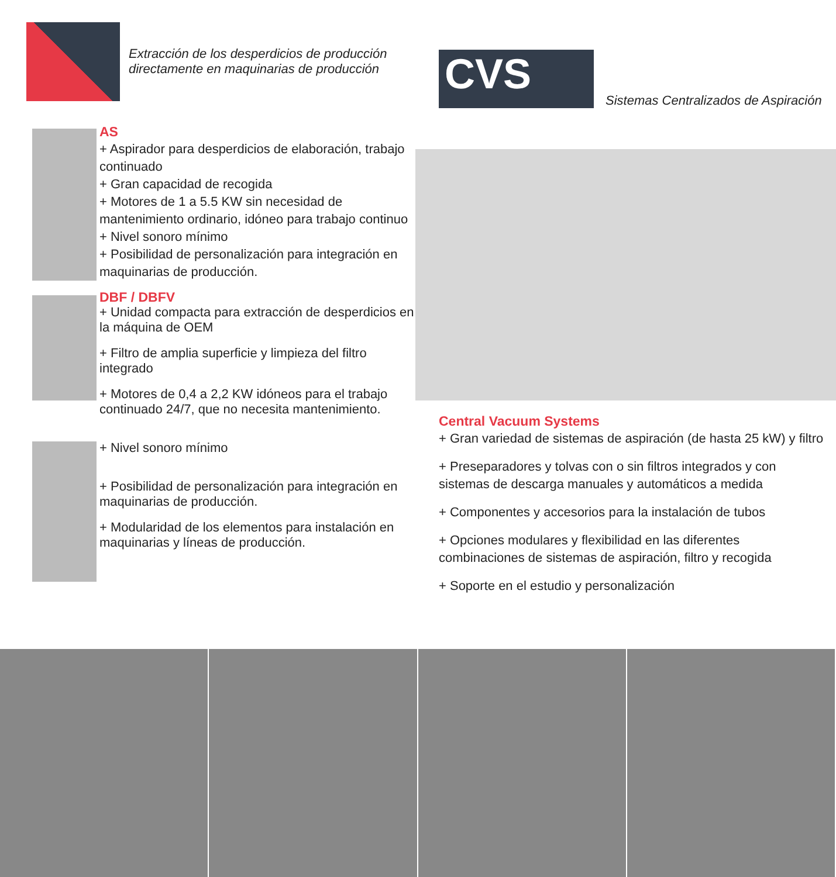Extracción de los desperdicios de producción
directamente en maquinarias de producción
AS
+ Aspirador para desperdicios de elaboración, trabajo continuado
+ Gran capacidad de recogida
+ Motores de 1 a 5.5 KW sin necesidad de mantenimiento ordinario, idóneo para trabajo continuo
+ Nivel sonoro mínimo
+ Posibilidad de personalización para integración en maquinarias de producción.
DBF / DBFV
+ Unidad compacta para extracción de desperdicios en la máquina de OEM
+ Filtro de amplia superficie y limpieza del filtro integrado
+ Motores de 0,4 a 2,2 KW idóneos para el trabajo continuado 24/7, que no necesita mantenimiento.
+ Nivel sonoro mínimo
+ Posibilidad de personalización para integración en maquinarias de producción.
+ Modularidad de los elementos para instalación en maquinarias y líneas de producción.
CVS
Sistemas Centralizados de Aspiración
Central Vacuum Systems
+ Gran variedad de sistemas de aspiración (de hasta 25 kW) y filtro
+ Preseparadores y tolvas con o sin filtros integrados y con sistemas de descarga manuales y automáticos a medida
+ Componentes y accesorios para la instalación de tubos
+ Opciones modulares y flexibilidad en las diferentes combinaciones de sistemas de aspiración, filtro y recogida
+ Soporte en el estudio y personalización